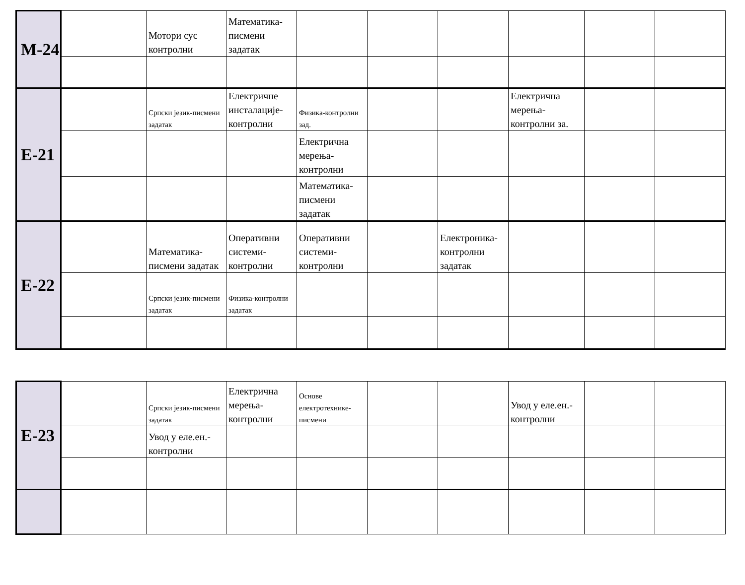| М-24 | | Мотори сус контролни | Математика-писмени задатак | | | | | | |
| Е-21 | | Српски језик-писмени задатак | Електричне инсталације-контролни | Физика-контролни зад. | | | Електрична мерења-контролни за. | | |
| | | | | Електрична мерења-контролни | | | | | |
| | | | | Математика-писмени задатак | | | | | |
| Е-22 | | Математика-писмени задатак | Оперативни системи-контролни | Оперативни системи-контролни | | Електроника-контролни задатак | | | |
| | | Српски језик-писмени задатак | Физика-контролни задатак | | | | | | |
| Е-23 | | Српски језик-писмени задатак | Електрична мерења-контролни | Основе електротехнике-писмени | | | Увод у еле.ен.-контролни | | |
| | | Увод у еле.ен.-контролни | | | | | | | |